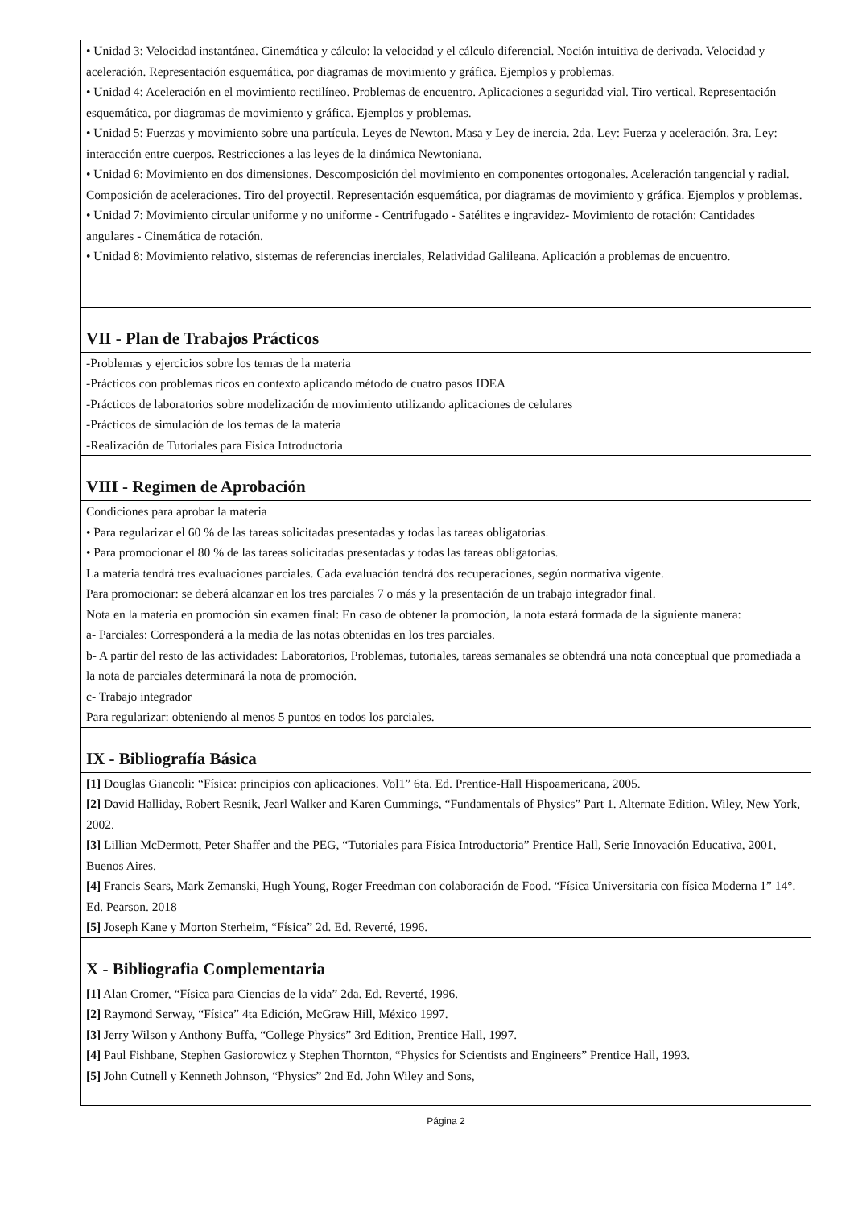• Unidad 3: Velocidad instantánea. Cinemática y cálculo: la velocidad y el cálculo diferencial. Noción intuitiva de derivada. Velocidad y aceleración. Representación esquemática, por diagramas de movimiento y gráfica. Ejemplos y problemas.
• Unidad 4: Aceleración en el movimiento rectilíneo. Problemas de encuentro. Aplicaciones a seguridad vial. Tiro vertical. Representación esquemática, por diagramas de movimiento y gráfica. Ejemplos y problemas.
• Unidad 5: Fuerzas y movimiento sobre una partícula. Leyes de Newton. Masa y Ley de inercia. 2da. Ley: Fuerza y aceleración. 3ra. Ley: interacción entre cuerpos. Restricciones a las leyes de la dinámica Newtoniana.
• Unidad 6: Movimiento en dos dimensiones. Descomposición del movimiento en componentes ortogonales. Aceleración tangencial y radial. Composición de aceleraciones. Tiro del proyectil. Representación esquemática, por diagramas de movimiento y gráfica. Ejemplos y problemas.
• Unidad 7: Movimiento circular uniforme y no uniforme - Centrifugado - Satélites e ingravidez- Movimiento de rotación: Cantidades angulares - Cinemática de rotación.
• Unidad 8: Movimiento relativo, sistemas de referencias inerciales, Relatividad Galileana. Aplicación a problemas de encuentro.
VII - Plan de Trabajos Prácticos
-Problemas y ejercicios sobre los temas de la materia
-Prácticos con problemas ricos en contexto aplicando método de cuatro pasos IDEA
-Prácticos de laboratorios sobre modelización de movimiento utilizando aplicaciones de celulares
-Prácticos de simulación de los temas de la materia
-Realización de Tutoriales para Física Introductoria
VIII - Regimen de Aprobación
Condiciones para aprobar la materia
• Para regularizar el 60 % de las tareas solicitadas presentadas y todas las tareas obligatorias.
• Para promocionar el 80 % de las tareas solicitadas presentadas y todas las tareas obligatorias.
La materia tendrá tres evaluaciones parciales. Cada evaluación tendrá dos recuperaciones, según normativa vigente.
Para promocionar: se deberá alcanzar en los tres parciales 7 o más y la presentación de un trabajo integrador final.
Nota en la materia en promoción sin examen final: En caso de obtener la promoción, la nota estará formada de la siguiente manera:
a- Parciales: Corresponderá a la media de las notas obtenidas en los tres parciales.
b- A partir del resto de las actividades: Laboratorios, Problemas, tutoriales, tareas semanales se obtendrá una nota conceptual que promediada a la nota de parciales determinará la nota de promoción.
c- Trabajo integrador
Para regularizar: obteniendo al menos 5 puntos en todos los parciales.
IX - Bibliografía Básica
[1] Douglas Giancoli: “Física: principios con aplicaciones. Vol1” 6ta. Ed. Prentice-Hall Hispoamericana, 2005.
[2] David Halliday, Robert Resnik, Jearl Walker and Karen Cummings, “Fundamentals of Physics” Part 1. Alternate Edition. Wiley, New York, 2002.
[3] Lillian McDermott, Peter Shaffer and the PEG, “Tutoriales para Física Introductoria” Prentice Hall, Serie Innovación Educativa, 2001, Buenos Aires.
[4] Francis Sears, Mark Zemanski, Hugh Young, Roger Freedman con colaboración de Food. “Física Universitaria con física Moderna 1” 14°. Ed. Pearson. 2018
[5] Joseph Kane y Morton Sterheim, “Física” 2d. Ed. Reverté, 1996.
X - Bibliografia Complementaria
[1] Alan Cromer, “Física para Ciencias de la vida” 2da. Ed. Reverté, 1996.
[2] Raymond Serway, “Física” 4ta Edición, McGraw Hill, México 1997.
[3] Jerry Wilson y Anthony Buffa, “College Physics” 3rd Edition, Prentice Hall, 1997.
[4] Paul Fishbane, Stephen Gasiorowicz y Stephen Thornton, “Physics for Scientists and Engineers” Prentice Hall, 1993.
[5] John Cutnell y Kenneth Johnson, “Physics” 2nd Ed. John Wiley and Sons,
Página 2